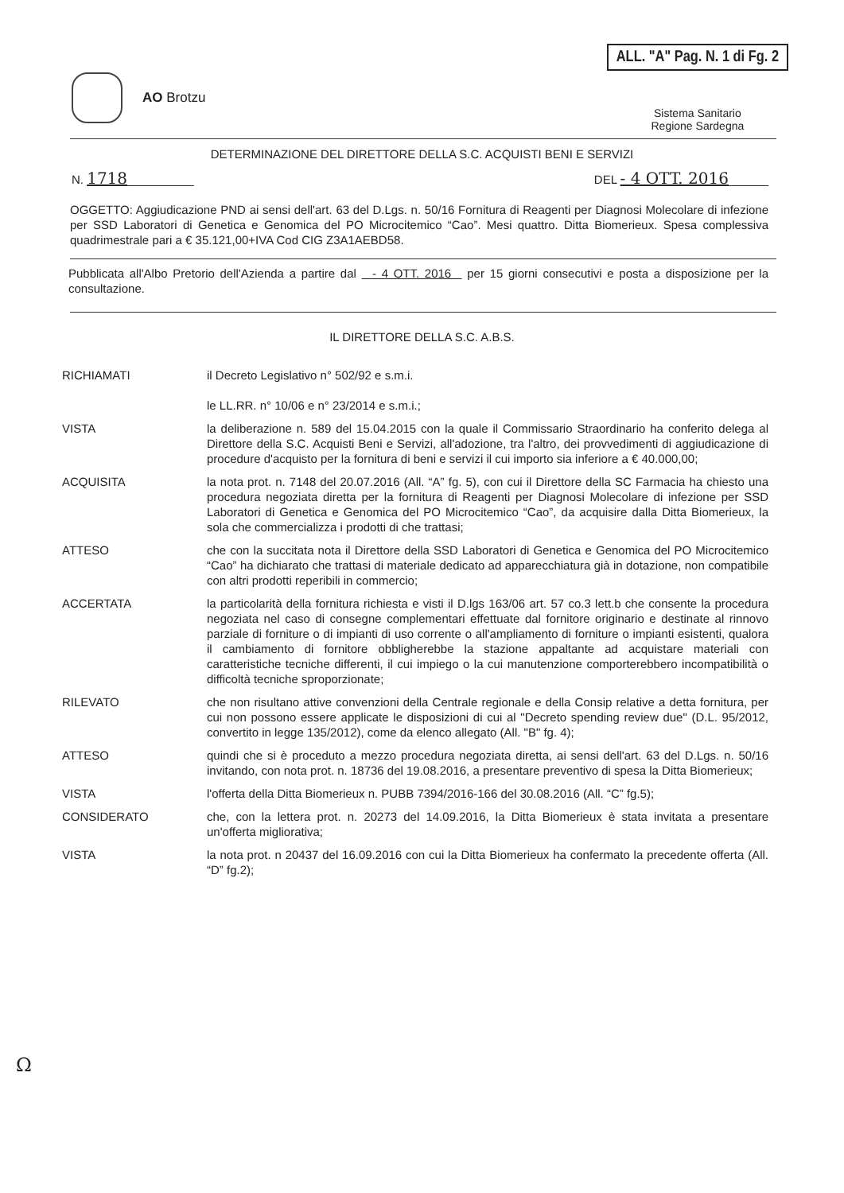AO Brotzu
ALL. "A" Pag. N. 1 di Fg. 2
Sistema Sanitario
Regione Sardegna
DETERMINAZIONE DEL DIRETTORE DELLA S.C. ACQUISTI BENI E SERVIZI
N. 1718__________ DEL - 4 OTT. 2016______
OGGETTO: Aggiudicazione PND ai sensi dell'art. 63 del D.Lgs. n. 50/16 Fornitura di Reagenti per Diagnosi Molecolare di infezione per SSD Laboratori di Genetica e Genomica del PO Microcitemico “Cao”. Mesi quattro. Ditta Biomerieux. Spesa complessiva quadrimestrale pari a € 35.121,00+IVA Cod CIG Z3A1AEBD58.
Pubblicata all'Albo Pretorio dell'Azienda a partire dal - 4 OTT. 2016 per 15 giorni consecutivi e posta a disposizione per la consultazione.
IL DIRETTORE DELLA S.C. A.B.S.
RICHIAMATI il Decreto Legislativo n° 502/92 e s.m.i.
le LL.RR. n° 10/06 e n° 23/2014 e s.m.i.;
VISTA la deliberazione n. 589 del 15.04.2015 con la quale il Commissario Straordinario ha conferito delega al Direttore della S.C. Acquisti Beni e Servizi, all'adozione, tra l'altro, dei provvedimenti di aggiudicazione di procedure d'acquisto per la fornitura di beni e servizi il cui importo sia inferiore a € 40.000,00;
ACQUISITA la nota prot. n. 7148 del 20.07.2016 (All. “A” fg. 5), con cui il Direttore della SC Farmacia ha chiesto una procedura negoziata diretta per la fornitura di Reagenti per Diagnosi Molecolare di infezione per SSD Laboratori di Genetica e Genomica del PO Microcitemico “Cao”, da acquisire dalla Ditta Biomerieux, la sola che commercializza i prodotti di che trattasi;
ATTESO che con la succitata nota il Direttore della SSD Laboratori di Genetica e Genomica del PO Microcitemico “Cao” ha dichiarato che trattasi di materiale dedicato ad apparecchiatura già in dotazione, non compatibile con altri prodotti reperibili in commercio;
ACCERTATA la particolarità della fornitura richiesta e visti il D.lgs 163/06 art. 57 co.3 lett.b che consente la procedura negoziata nel caso di consegne complementari effettuate dal fornitore originario e destinate al rinnovo parziale di forniture o di impianti di uso corrente o all'ampliamento di forniture o impianti esistenti, qualora il cambiamento di fornitore obbligherebbe la stazione appaltante ad acquistare materiali con caratteristiche tecniche differenti, il cui impiego o la cui manutenzione comporterebbero incompatibilità o difficoltà tecniche sproporzionate;
RILEVATO che non risultano attive convenzioni della Centrale regionale e della Consip relative a detta fornitura, per cui non possono essere applicate le disposizioni di cui al "Decreto spending review due" (D.L. 95/2012, convertito in legge 135/2012), come da elenco allegato (All. "B" fg. 4);
ATTESO quindi che si è proceduto a mezzo procedura negoziata diretta, ai sensi dell'art. 63 del D.Lgs. n. 50/16 invitando, con nota prot. n. 18736 del 19.08.2016, a presentare preventivo di spesa la Ditta Biomerieux;
VISTA l'offerta della Ditta Biomerieux n. PUBB 7394/2016-166 del 30.08.2016 (All. “C” fg.5);
CONSIDERATO che, con la lettera prot. n. 20273 del 14.09.2016, la Ditta Biomerieux è stata invitata a presentare un'offerta migliorativa;
VISTA la nota prot. n 20437 del 16.09.2016 con cui la Ditta Biomerieux ha confermato la precedente offerta (All. “D” fg.2);
Ω